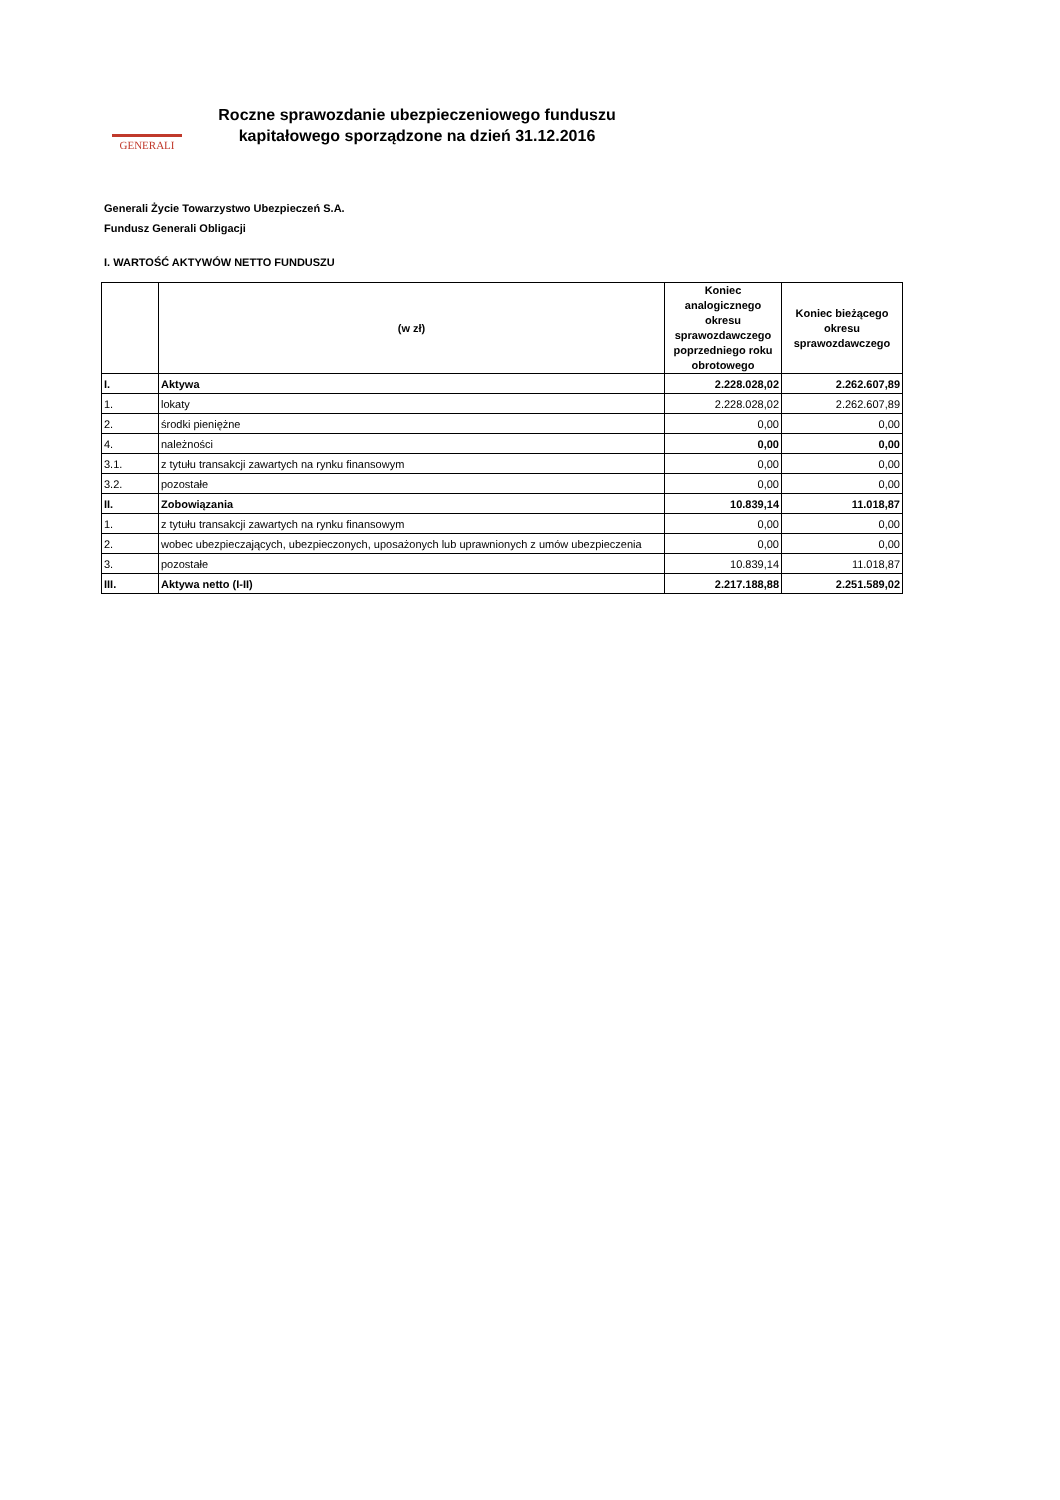GENERALI
Roczne sprawozdanie ubezpieczeniowego funduszu kapitałowego sporządzone na dzień 31.12.2016
Generali Życie Towarzystwo Ubezpieczeń S.A.
Fundusz Generali Obligacji
I. WARTOŚĆ AKTYWÓW NETTO FUNDUSZU
| | (w zł) | Koniec analogicznego okresu sprawozdawczego poprzedniego roku obrotowego | Koniec bieżącego okresu sprawozdawczego |
| --- | --- | --- | --- |
| I. | Aktywa | 2.228.028,02 | 2.262.607,89 |
| 1. | lokaty | 2.228.028,02 | 2.262.607,89 |
| 2. | środki pieniężne | 0,00 | 0,00 |
| 4. | należności | 0,00 | 0,00 |
| 3.1. | z tytułu transakcji zawartych na rynku finansowym | 0,00 | 0,00 |
| 3.2. | pozostałe | 0,00 | 0,00 |
| II. | Zobowiązania | 10.839,14 | 11.018,87 |
| 1. | z tytułu transakcji zawartych na rynku finansowym | 0,00 | 0,00 |
| 2. | wobec ubezpieczających, ubezpieczonych, uposażonych lub uprawnionych z umów ubezpieczenia | 0,00 | 0,00 |
| 3. | pozostałe | 10.839,14 | 11.018,87 |
| III. | Aktywa netto (I-II) | 2.217.188,88 | 2.251.589,02 |